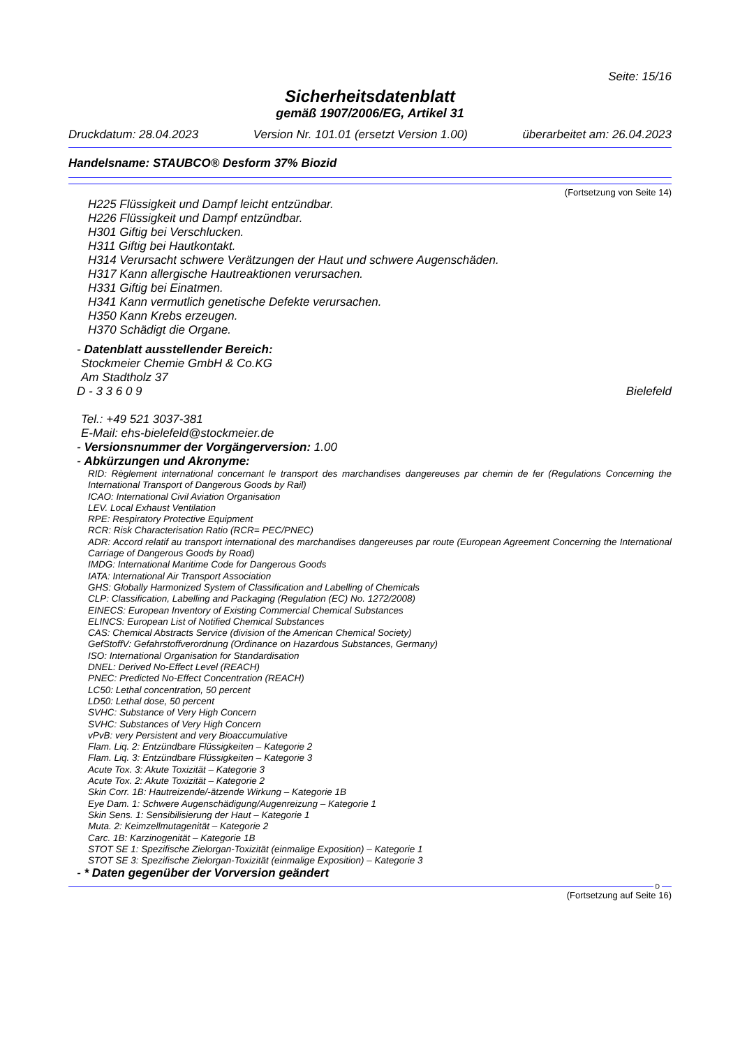Seite: 15/16
Sicherheitsdatenblatt
gemäß 1907/2006/EG, Artikel 31
Druckdatum: 28.04.2023 Version Nr. 101.01 (ersetzt Version 1.00) überarbeitet am: 26.04.2023
Handelsname: STAUBCO® Desform 37% Biozid
(Fortsetzung von Seite 14)
H225 Flüssigkeit und Dampf leicht entzündbar.
H226 Flüssigkeit und Dampf entzündbar.
H301 Giftig bei Verschlucken.
H311 Giftig bei Hautkontakt.
H314 Verursacht schwere Verätzungen der Haut und schwere Augenschäden.
H317 Kann allergische Hautreaktionen verursachen.
H331 Giftig bei Einatmen.
H341 Kann vermutlich genetische Defekte verursachen.
H350 Kann Krebs erzeugen.
H370 Schädigt die Organe.
- Datenblatt ausstellender Bereich:
Stockmeier Chemie GmbH & Co.KG
Am Stadtholz 37
D - 3 3 6 0 9 Bielefeld
Tel.: +49 521 3037-381
E-Mail: ehs-bielefeld@stockmeier.de
- Versionsnummer der Vorgängerversion: 1.00
- Abkürzungen und Akronyme:
RID: Règlement international concernant le transport des marchandises dangereuses par chemin de fer (Regulations Concerning the International Transport of Dangerous Goods by Rail)
ICAO: International Civil Aviation Organisation
LEV. Local Exhaust Ventilation
RPE: Respiratory Protective Equipment
RCR: Risk Characterisation Ratio (RCR= PEC/PNEC)
ADR: Accord relatif au transport international des marchandises dangereuses par route (European Agreement Concerning the International Carriage of Dangerous Goods by Road)
IMDG: International Maritime Code for Dangerous Goods
IATA: International Air Transport Association
GHS: Globally Harmonized System of Classification and Labelling of Chemicals
CLP: Classification, Labelling and Packaging (Regulation (EC) No. 1272/2008)
EINECS: European Inventory of Existing Commercial Chemical Substances
ELINCS: European List of Notified Chemical Substances
CAS: Chemical Abstracts Service (division of the American Chemical Society)
GefStoffV: Gefahrstoffverordnung (Ordinance on Hazardous Substances, Germany)
ISO: International Organisation for Standardisation
DNEL: Derived No-Effect Level (REACH)
PNEC: Predicted No-Effect Concentration (REACH)
LC50: Lethal concentration, 50 percent
LD50: Lethal dose, 50 percent
SVHC: Substance of Very High Concern
SVHC: Substances of Very High Concern
vPvB: very Persistent and very Bioaccumulative
Flam. Liq. 2: Entzündbare Flüssigkeiten – Kategorie 2
Flam. Liq. 3: Entzündbare Flüssigkeiten – Kategorie 3
Acute Tox. 3: Akute Toxizität – Kategorie 3
Acute Tox. 2: Akute Toxizität – Kategorie 2
Skin Corr. 1B: Hautreizende/-ätzende Wirkung – Kategorie 1B
Eye Dam. 1: Schwere Augenschädigung/Augenreizung – Kategorie 1
Skin Sens. 1: Sensibilisierung der Haut – Kategorie 1
Muta. 2: Keimzellmutagenität – Kategorie 2
Carc. 1B: Karzinogenität – Kategorie 1B
STOT SE 1: Spezifische Zielorgan-Toxizität (einmalige Exposition) – Kategorie 1
STOT SE 3: Spezifische Zielorgan-Toxizität (einmalige Exposition) – Kategorie 3
- * Daten gegenüber der Vorversion geändert
D
(Fortsetzung auf Seite 16)